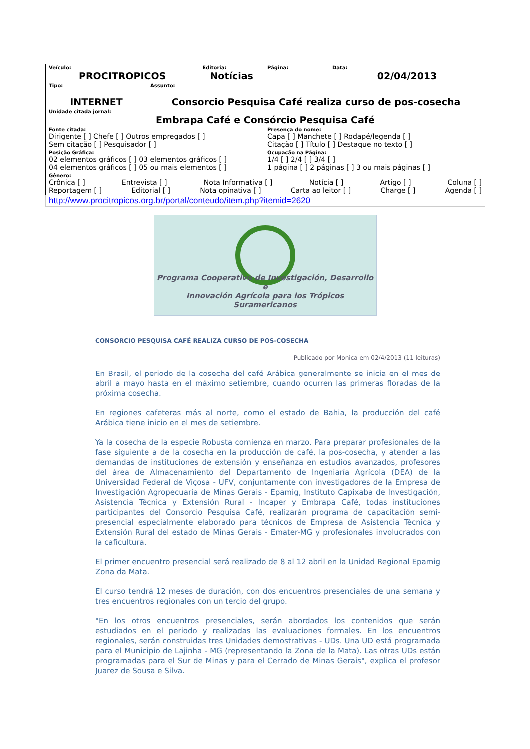| Veículo: PROCITROPICOS | | Editoria: Notícias | Página: | Data: 02/04/2013 |
| Tipo: INTERNET | Assunto: Consorcio Pesquisa Café realiza curso de pos-cosecha | | | |
| Unidade citada jornal: Embrapa Café e Consórcio Pesquisa Café | | | | |
| Fonte citada: Dirigente [ ] Chefe [ ] Outros empregados [ ] Sem citação [ ] Pesquisador [ ] | | | Presença do nome: Capa [ ] Manchete [ ] Rodapé/legenda [ ] Citação [ ] Título [ ] Destaque no texto [ ] | |
| Posição Gráfica: 02 elementos gráficos [ ] 03 elementos gráficos [ ] 04 elementos gráficos [ ] 05 ou mais elementos [ ] | | | Ocupação na Página: 1/4 [ ] 2/4 [ ] 3/4 [ ] 1 página [ ] 2 páginas [ ] 3 ou mais páginas [ ] | |
| Gênero: Crônica [ ] Entrevista [ ] Nota Informativa [ ] Notícia [ ] Artigo [ ] Coluna [ ] Reportagem [ ] Editorial [ ] Nota opinativa [ ] Carta ao leitor [ ] Charge [ ] Agenda [ ] | | | | |
| http://www.procitropicos.org.br/portal/conteudo/item.php?itemid=2620 | | | | |
Programa Cooperativo de Investigación, Desarrollo e
Innovación Agrícola para los Trópicos Suramericanos
CONSORCIO PESQUISA CAFÉ REALIZA CURSO DE POS-COSECHA
Publicado por Monica em 02/4/2013 (11 leituras)
En Brasil, el periodo de la cosecha del café Arábica generalmente se inicia en el mes de abril a mayo hasta en el máximo setiembre, cuando ocurren las primeras floradas de la próxima cosecha.
En regiones cafeteras más al norte, como el estado de Bahia, la producción del café Arábica tiene inicio en el mes de setiembre.
Ya la cosecha de la especie Robusta comienza en marzo. Para preparar profesionales de la fase siguiente a de la cosecha en la producción de café, la pos-cosecha, y atender a las demandas de instituciones de extensión y enseñanza en estudios avanzados, profesores del área de Almacenamiento del Departamento de Ingeniaría Agrícola (DEA) de la Universidad Federal de Viçosa - UFV, conjuntamente con investigadores de la Empresa de Investigación Agropecuaria de Minas Gerais - Epamig, Instituto Capixaba de Investigación, Asistencia Técnica y Extensión Rural - Incaper y Embrapa Café, todas instituciones participantes del Consorcio Pesquisa Café, realizarán programa de capacitación semi-presencial especialmente elaborado para técnicos de Empresa de Asistencia Técnica y Extensión Rural del estado de Minas Gerais - Emater-MG y profesionales involucrados con la caficultura.
El primer encuentro presencial será realizado de 8 al 12 abril en la Unidad Regional Epamig Zona da Mata.
El curso tendrá 12 meses de duración, con dos encuentros presenciales de una semana y tres encuentros regionales con un tercio del grupo.
"En los otros encuentros presenciales, serán abordados los contenidos que serán estudiados en el periodo y realizadas las evaluaciones formales. En los encuentros regionales, serán construidas tres Unidades demostrativas - UDs. Una UD está programada para el Municipio de Lajinha - MG (representando la Zona de la Mata). Las otras UDs están programadas para el Sur de Minas y para el Cerrado de Minas Gerais", explica el profesor Juarez de Sousa e Silva.